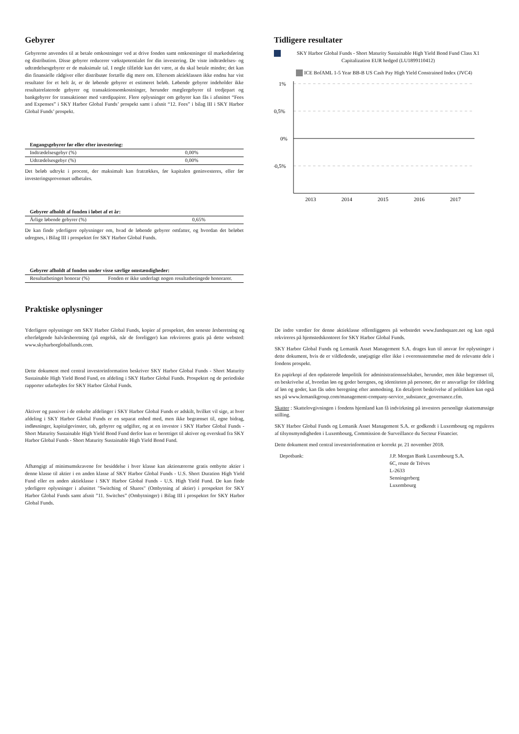Gebyrer
Gebyrerne anvendes til at betale omkostninger ved at drive fonden samt omkostninger til markedsføring og distribution. Disse gebyrer reducerer vækstpotentialet for din investering. De viste indtrædelses- og udtrædelsesgebyrer er de maksimale tal. I nogle tilfælde kan det være, at du skal betale mindre; det kan din finansielle rådgiver eller distributør fortælle dig mere om. Eftersom aktieklassen ikke endnu har vist resultater for et helt år, er de løbende gebyrer et estimeret beløb. Løbende gebyrer indeholder ikke resultatrelaterede gebyrer og transaktionsomkostninger, herunder mæglergebyrer til tredjepart og bankgebyrer for transaktioner med værdipapirer. Flere oplysninger om gebyrer kan fås i afsnittet “Fees and Expenses” i SKY Harbor Global Funds’ prospekt samt i afsnit “12. Fees” i bilag III i SKY Harbor Global Funds’ prospekt.
| Engangsgebyrer før eller efter investering: | |
| --- | --- |
| Indtrædelsesgebyr (%) | 0,00% |
| Udtrædelsesgebyr (%) | 0,00% |
Det beløb udtrykt i procent, der maksimalt kan fratrækkes, før kapitalen geninvesteres, eller før investeringsprovenuet udbetales.
| Gebyrer afholdt af fonden i løbet af et år: | |
| --- | --- |
| Årlige løbende gebyrer (%) | 0,65% |
De kan finde yderligere oplysninger om, hvad de løbende gebyrer omfatter, og hvordan det beløbet udregnes, i Bilag III i prospektet for SKY Harbor Global Funds.
| Gebyrer afholdt af fonden under visse særlige omstændigheder: | |
| --- | --- |
| Resultatbetinget honorar (%) | Fonden er ikke underlagt nogen resultatbetingede honorarer. |
Tidligere resultater
SKY Harbor Global Funds - Short Maturity Sustainable High Yield Bond Fund Class X1 Capitalization EUR hedged (LU1899110412)
ICE BofAML 1-5 Year BB-B US Cash Pay High Yield Constrained Index (JVC4)
1%
0,5%
0%
-0,5%
2013
2014
2015
2016
2017
Praktiske oplysninger
Yderligere oplysninger om SKY Harbor Global Funds, kopier af prospektet, den seneste årsberetning og efterfølgende halvårsberetning (på engelsk, når de foreligger) kan rekvireres gratis på dette websted: www.skyharborglobalfunds.com.
Dette dokument med central investorinformation beskriver SKY Harbor Global Funds - Short Maturity Sustainable High Yield Bond Fund, en afdeling i SKY Harbor Global Funds. Prospektet og de periodiske rapporter udarbejdes for SKY Harbor Global Funds.
Aktiver og passiver i de enkelte afdelinger i SKY Harbor Global Funds er adskilt, hvilket vil sige, at hver afdeling i SKY Harbor Global Funds er en separat enhed med, men ikke begrænset til, egne bidrag, indløsninger, kapitalgevinster, tab, gebyrer og udgifter, og at en investor i SKY Harbor Global Funds - Short Maturity Sustainable High Yield Bond Fund derfor kun er berettiget til aktiver og overskud fra SKY Harbor Global Funds - Short Maturity Sustainable High Yield Bond Fund.
Afhængigt af minimumskravene for besiddelse i hver klasse kan aktionærerne gratis ombytte aktier i denne klasse til aktier i en anden klasse af SKY Harbor Global Funds - U.S. Short Duration High Yield Fund eller en anden aktieklasse i SKY Harbor Global Funds - U.S. High Yield Fund. De kan finde yderligere oplysninger i afsnittet "Switching of Shares" (Ombytning af aktier) i prospektet for SKY Harbor Global Funds samt afsnit ”11. Switches” (Ombytninger) i Bilag III i prospektet for SKY Harbor Global Funds.
De indre værdier for denne aktieklasse offentliggøres på webstedet www.fundsquare.net og kan også rekvireres på hjemstedskontoret for SKY Harbor Global Funds.
SKY Harbor Global Funds og Lemanik Asset Management S.A. drages kun til ansvar for oplysninger i dette dokument, hvis de er vildledende, unøjagtige eller ikke i overensstemmelse med de relevante dele i fondens prospekt.
En papirkopi af den opdaterede lønpolitik for administrationsselskabet, herunder, men ikke begrænset til, en beskrivelse af, hvordan løn og goder beregnes, og identiteten på personer, der er ansvarlige for tildeling af løn og goder, kan fås uden beregning efter anmodning. En detaljeret beskrivelse af politikken kan også ses på www.lemanikgroup.com/management-company-service_substance_governance.cfm.
Skatter : Skattelovgivningen i fondens hjemland kan få indvirkning på investors personlige skattemæssige stilling.
SKY Harbor Global Funds og Lemanik Asset Management S.A. er godkendt i Luxembourg og reguleres af tilsynsmyndigheden i Luxembourg, Commission de Surveillance du Secteur Financier.
Dette dokument med central investorinformation er korrekt pr. 21 november 2018.
Depotbank: J.P. Morgan Bank Luxembourg S.A.
6C, route de Trèves
L-2633
Senningerberg
Luxembourg